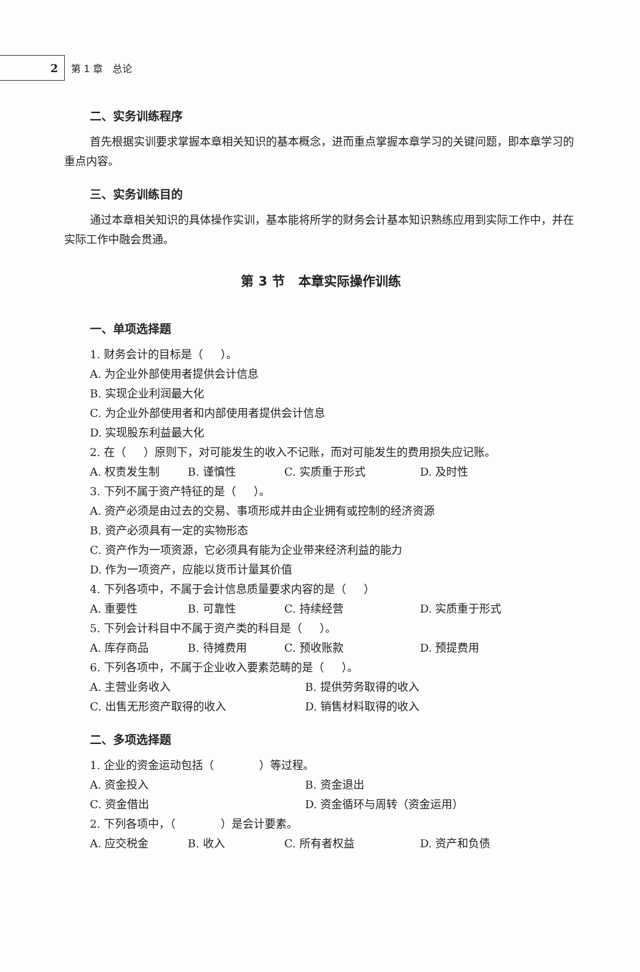2
第 1 章 总论
二、实务训练程序
首先根据实训要求掌握本章相关知识的基本概念，进而重点掌握本章学习的关键问题，即本章学习的重点内容。
三、实务训练目的
通过本章相关知识的具体操作实训，基本能将所学的财务会计基本知识熟练应用到实际工作中，并在实际工作中融会贯通。
第 3 节 本章实际操作训练
一、单项选择题
1. 财务会计的目标是（ ）。
A. 为企业外部使用者提供会计信息
B. 实现企业利润最大化
C. 为企业外部使用者和内部使用者提供会计信息
D. 实现股东利益最大化
2. 在（ ）原则下，对可能发生的收入不记账，而对可能发生的费用损失应记账。
A. 权责发生制 B. 谨慎性 C. 实质重于形式 D. 及时性
3. 下列不属于资产特征的是（ ）。
A. 资产必须是由过去的交易、事项形成并由企业拥有或控制的经济资源
B. 资产必须具有一定的实物形态
C. 资产作为一项资源，它必须具有能为企业带来经济利益的能力
D. 作为一项资产，应能以货币计量其价值
4. 下列各项中，不属于会计信息质量要求内容的是（ ）
A. 重要性 B. 可靠性 C. 持续经营 D. 实质重于形式
5. 下列会计科目中不属于资产类的科目是（ ）。
A. 库存商品 B. 待摊费用 C. 预收账款 D. 预提费用
6. 下列各项中，不属于企业收入要素范畴的是（ ）。
A. 主营业务收入 B. 提供劳务取得的收入
C. 出售无形资产取得的收入 D. 销售材料取得的收入
二、多项选择题
1. 企业的资金运动包括（ ）等过程。
A. 资金投入 B. 资金退出
C. 资金借出 D. 资金循环与周转（资金运用）
2. 下列各项中，（ ）是会计要素。
A. 应交税金 B. 收入 C. 所有者权益 D. 资产和负债